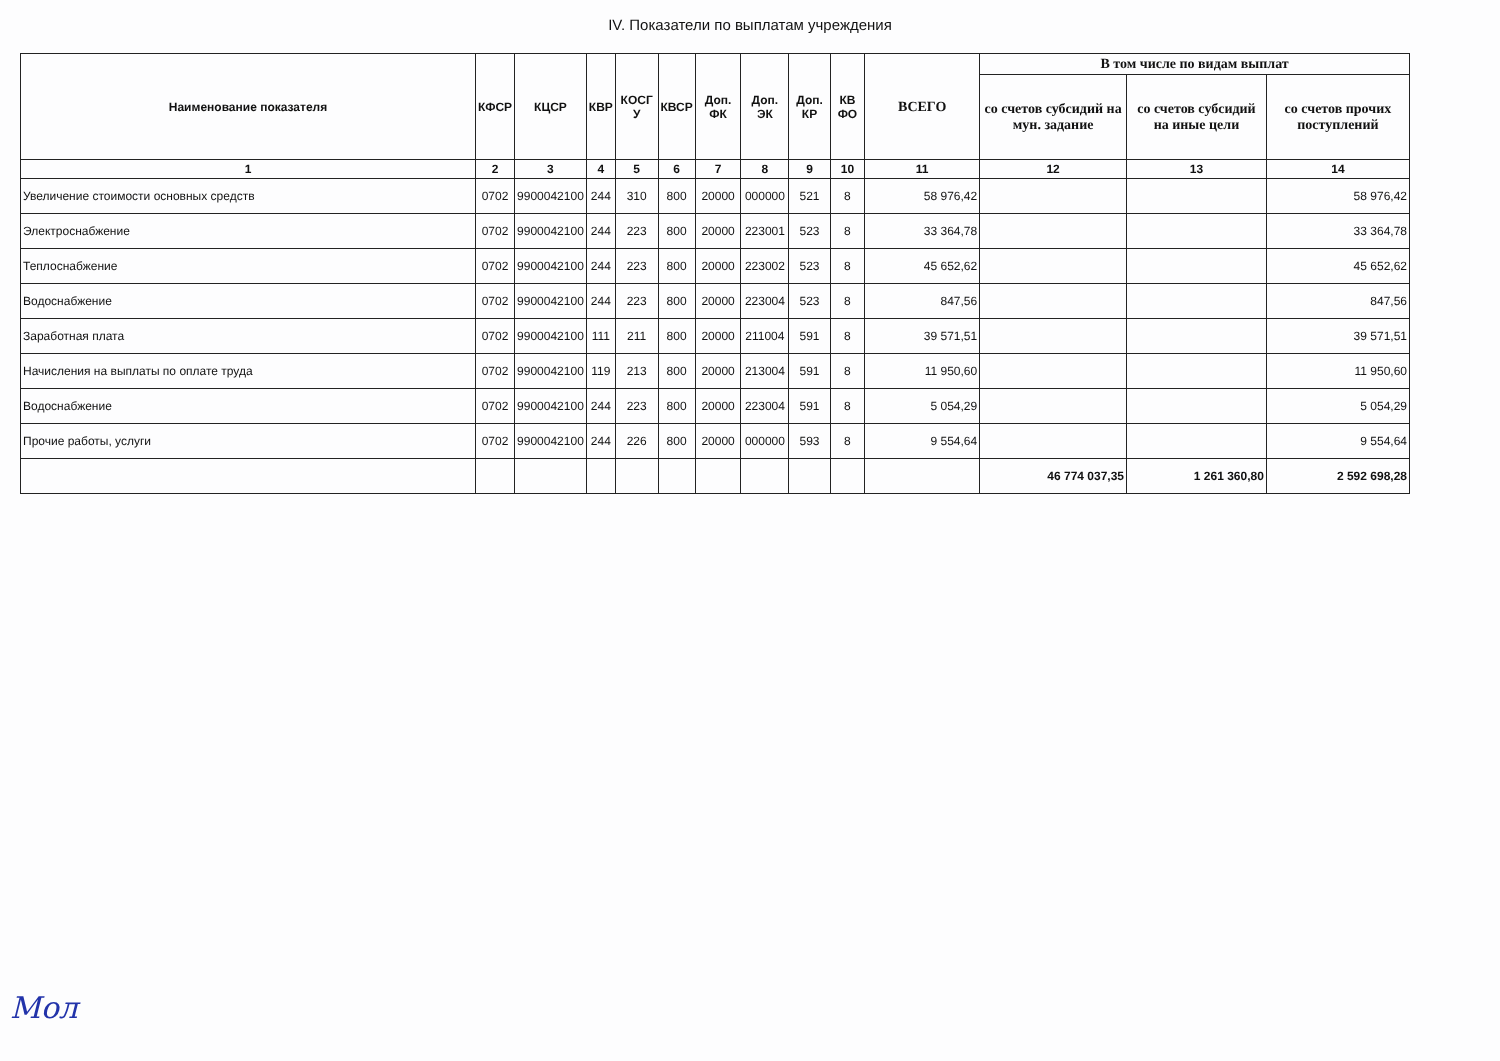IV. Показатели по выплатам учреждения
| Наименование показателя | КФСР | КЦСР | КВР | КОСГ У | КВСР | Доп. ФК | Доп. ЭК | Доп. КР | КВ ФО | ВСЕГО | В том числе по видам выплат | | |
| --- | --- | --- | --- | --- | --- | --- | --- | --- | --- | --- | --- | --- | --- |
| | | | | | | | | | | | со счетов субсидий на мун. задание | со счетов субсидий на иные цели | со счетов прочих поступлений |
| 1 | 2 | 3 | 4 | 5 | 6 | 7 | 8 | 9 | 10 | 11 | 12 | 13 | 14 |
| Увеличение стоимости основных средств | 0702 | 9900042100 | 244 | 310 | 800 | 20000 | 000000 | 521 | 8 | 58 976,42 | | | 58 976,42 |
| Электроснабжение | 0702 | 9900042100 | 244 | 223 | 800 | 20000 | 223001 | 523 | 8 | 33 364,78 | | | 33 364,78 |
| Теплоснабжение | 0702 | 9900042100 | 244 | 223 | 800 | 20000 | 223002 | 523 | 8 | 45 652,62 | | | 45 652,62 |
| Водоснабжение | 0702 | 9900042100 | 244 | 223 | 800 | 20000 | 223004 | 523 | 8 | 847,56 | | | 847,56 |
| Заработная плата | 0702 | 9900042100 | 111 | 211 | 800 | 20000 | 211004 | 591 | 8 | 39 571,51 | | | 39 571,51 |
| Начисления на выплаты по оплате труда | 0702 | 9900042100 | 119 | 213 | 800 | 20000 | 213004 | 591 | 8 | 11 950,60 | | | 11 950,60 |
| Водоснабжение | 0702 | 9900042100 | 244 | 223 | 800 | 20000 | 223004 | 591 | 8 | 5 054,29 | | | 5 054,29 |
| Прочие работы, услуги | 0702 | 9900042100 | 244 | 226 | 800 | 20000 | 000000 | 593 | 8 | 9 554,64 | | | 9 554,64 |
| | | | | | | | | | | | 46 774 037,35 | 1 261 360,80 | 2 592 698,28 |
Мол